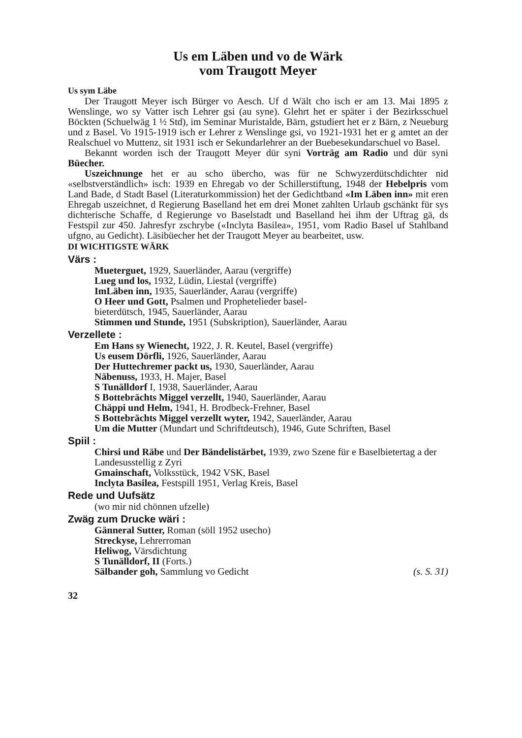Us em Läben und vo de Wärk
vom Traugott Meyer
Us sym Läbe
Der Traugott Meyer isch Bürger vo Aesch. Uf d Wält cho isch er am 13. Mai 1895 z Wenslinge, wo sy Vatter isch Lehrer gsi (au syne). Glehrt het er später i der Bezirksschuel Böckten (Schuelwäg 1 ½ Std), im Seminar Muristalde, Bärn, gstudiert het er z Bärn, z Neueburg und z Basel. Vo 1915-1919 isch er Lehrer z Wenslinge gsi, vo 1921-1931 het er g amtet an der Realschuel vo Muttenz, sit 1931 isch er Sekundarlehrer an der Buebesekundarschuel vo Basel.
Bekannt worden isch der Traugott Meyer dür syni Vorträg am Radio und dür syni Büecher.
Uszeichnunge het er au scho übercho, was für ne Schwyzerdütschdichter nid «selbstverständlich» isch: 1939 en Ehregab vo der Schillerstiftung, 1948 der Hebelpris vom Land Bade, d Stadt Basel (Literaturkommission) het der Gedichtband «Im Läben inn» mit eren Ehregab uszeichnet, d Regierung Baselland het em drei Monet zahlten Urlaub gschänkt für sys dichterische Schaffe, d Regierunge vo Baselstadt und Baselland hei ihm der Uftrag gä, ds Festspil zur 450. Jahresfyr zschrybe («Inclyta Basilea», 1951, vom Radio Basel uf Stahlband ufgno, au Gedicht). Läsibüecher het der Traugott Meyer au bearbeitet, usw.
DI WICHTIGSTE WÄRK
Värs :
Mueterguet, 1929, Sauerländer, Aarau (vergriffe)
Lueg und los, 1932, Lüdin, Liestal (vergriffe)
ImLäben inn, 1935, Sauerländer, Aarau (vergriffe)
O Heer und Gott, Psalmen und Prophetelieder basel-
bieterdütsch, 1945, Sauerländer, Aarau
Stimmen und Stunde, 1951 (Subskription), Sauerländer, Aarau
Verzellete :
Em Hans sy Wienecht, 1922, J. R. Keutel, Basel (vergriffe)
Us eusem Dörfli, 1926, Sauerländer, Aarau
Der Huttechremer packt us, 1930, Sauerländer, Aarau
Näbenuss, 1933, H. Majer, Basel
S Tunälldorf I, 1938, Sauerländer, Aarau
S Bottebrächts Miggel verzellt, 1940, Sauerländer, Aarau
Chäppi und Helm, 1941, H. Brodbeck-Frehner, Basel
S Bottebrächts Miggel verzellt wyter, 1942, Sauerländer, Aarau
Um die Mutter (Mundart und Schriftdeutsch), 1946, Gute Schriften, Basel
Spiil :
Chirsi und Räbe und Der Bändelistärbet, 1939, zwo Szene für e Baselbietertag a der Landesusstellig z Zyri
Gmainschaft, Volksstück, 1942 VSK, Basel
Inclyta Basilea, Festspill 1951, Verlag Kreis, Basel
Rede und Uufsätz
(wo mir nid chönnen ufzelle)
Zwäg zum Drucke wäri :
Gänneral Sutter, Roman (söll 1952 usecho)
Streckyse, Lehrerroman
Heliwog, Värsdichtung
S Tunälldorf, II (Forts.)
Sälbander goh, Sammlung vo Gedicht (s. S. 31)
32